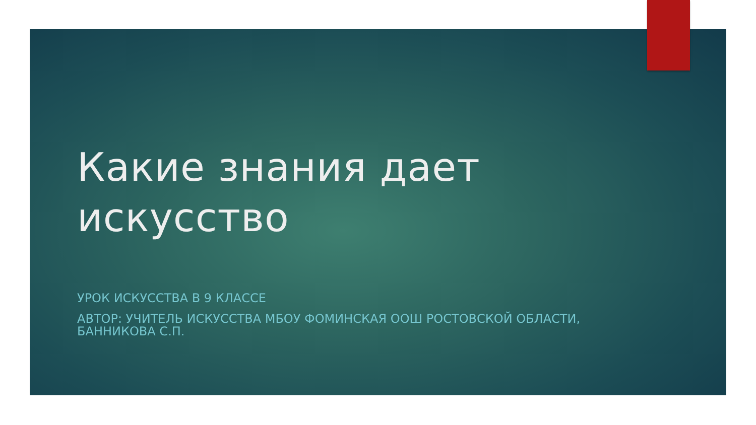Какие знания дает
искусство
УРОК ИСКУССТВА В 9 КЛАССЕ
АВТОР: УЧИТЕЛЬ ИСКУССТВА МБОУ ФОМИНСКАЯ ООШ РОСТОВСКОЙ ОБЛАСТИ,
БАННИКОВА С.П.